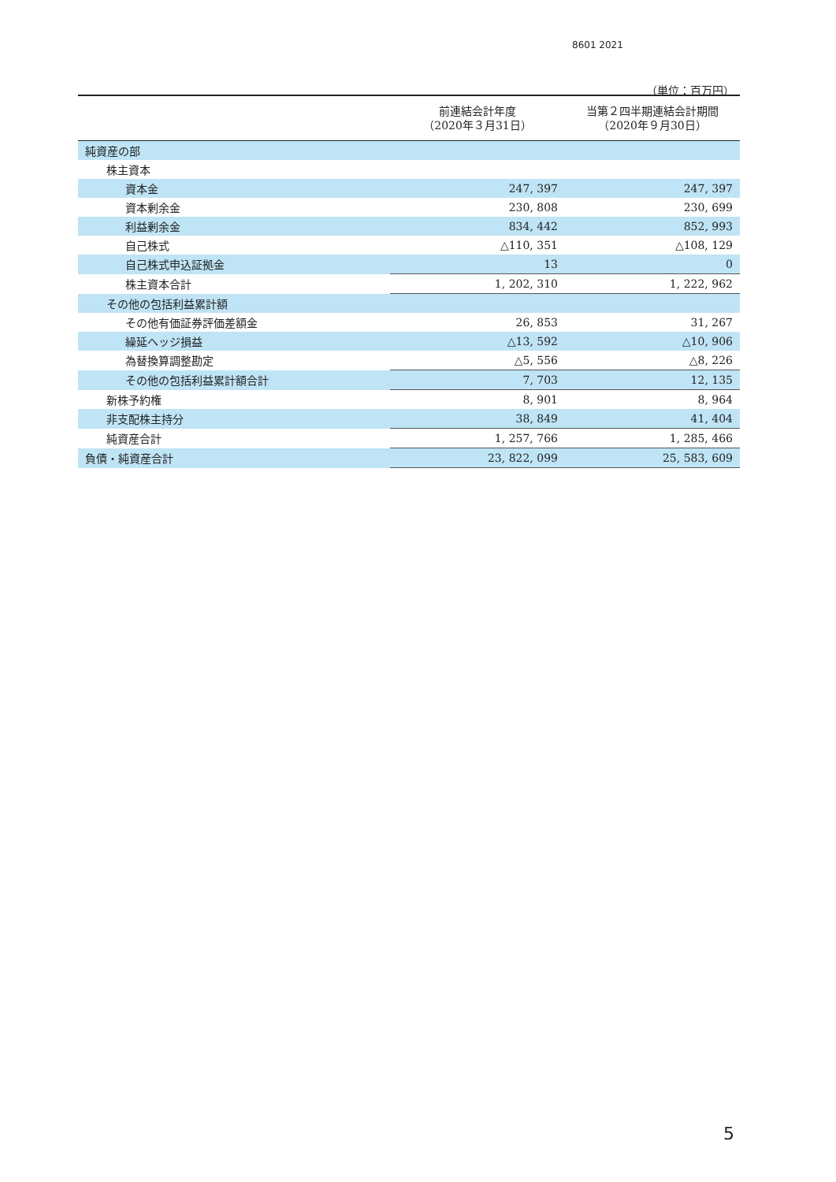8601 2021
（単位：百万円）
| | 前連結会計年度 （2020年３月31日） | 当第２四半期連結会計期間 （2020年９月30日） |
| --- | --- | --- |
| 純資産の部 | | |
| 株主資本 | | |
| 資本金 | 247, 397 | 247, 397 |
| 資本剰余金 | 230, 808 | 230, 699 |
| 利益剰余金 | 834, 442 | 852, 993 |
| 自己株式 | △110, 351 | △108, 129 |
| 自己株式申込証拠金 | 13 | 0 |
| 株主資本合計 | 1, 202, 310 | 1, 222, 962 |
| その他の包括利益累計額 | | |
| その他有価証券評価差額金 | 26, 853 | 31, 267 |
| 繰延ヘッジ損益 | △13, 592 | △10, 906 |
| 為替換算調整勘定 | △5, 556 | △8, 226 |
| その他の包括利益累計額合計 | 7, 703 | 12, 135 |
| 新株予約権 | 8, 901 | 8, 964 |
| 非支配株主持分 | 38, 849 | 41, 404 |
| 純資産合計 | 1, 257, 766 | 1, 285, 466 |
| 負債・純資産合計 | 23, 822, 099 | 25, 583, 609 |
5